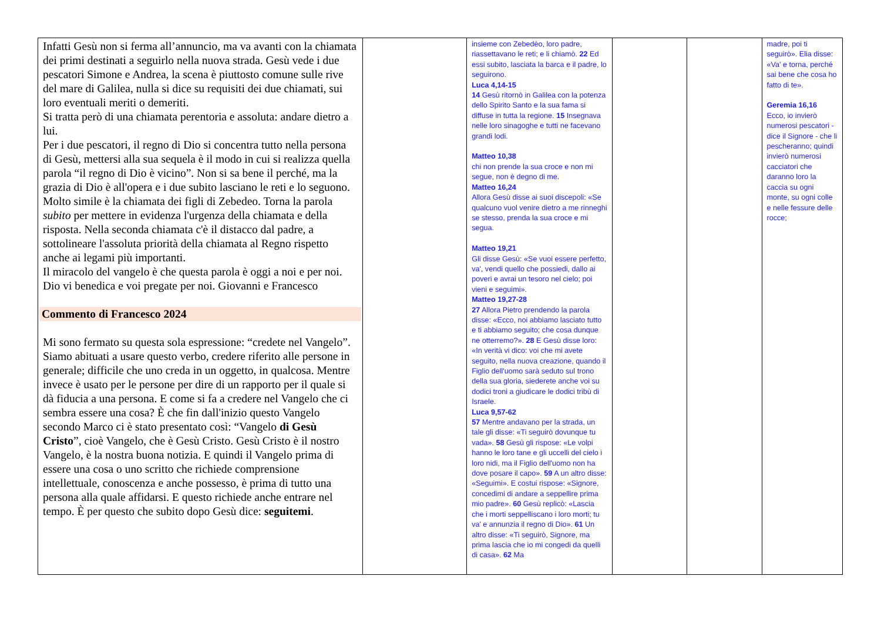| Infatti Gesù non si ferma all’annuncio, ma va avanti con la chiamata dei primi destinati a seguirlo nella nuova strada. Gesù vede i due pescatori Simone e Andrea, la scena è piuttosto comune sulle rive del mare di Galilea, nulla si dice su requisiti dei due chiamati, sui loro eventuali meriti o demeriti. Si tratta però di una chiamata perentoria e assoluta: andare dietro a lui. Per i due pescatori, il regno di Dio si concentra tutto nella persona di Gesù, mettersi alla sua sequela è il modo in cui si realizza quella parola “il regno di Dio è vicino”. Non si sa bene il perché, ma la grazia di Dio è all'opera e i due subito lasciano le reti e lo seguono. Molto simile è la chiamata dei figli di Zebedeo. Torna la parola subito per mettere in evidenza l'urgenza della chiamata e della risposta. Nella seconda chiamata c'è il distacco dal padre, a sottolineare l'assoluta priorità della chiamata al Regno rispetto anche ai legami più importanti. Il miracolo del vangelo è che questa parola è oggi a noi e per noi. Dio vi benedica e voi pregate per noi. Giovanni e Francesco Commento di Francesco 2024 Mi sono fermato su questa sola espressione: “credete nel Vangelo”. Siamo abituati a usare questo verbo, credere riferito alle persone in generale; difficile che uno creda in un oggetto, in qualcosa. Mentre invece è usato per le persone per dire di un rapporto per il quale si dà fiducia a una persona. E come si fa a credere nel Vangelo che ci sembra essere una cosa? È che fin dall'inizio questo Vangelo secondo Marco ci è stato presentato così: “Vangelo di Gesù Cristo ”, cioè Vangelo, che è Gesù Cristo. Gesù Cristo è il nostro Vangelo, è la nostra buona notizia. E quindi il Vangelo prima di essere una cosa o uno scritto che richiede comprensione intellettuale, conoscenza e anche possesso, è prima di tutto una persona alla quale affidarsi. E questo richiede anche entrare nel tempo. È per questo che subito dopo Gesù dice: seguitemi . | | insieme con Zebedèo, loro padre, riassettavano le reti; e li chiamò. 22 Ed essi subito, lasciata la barca e il padre, lo seguirono. Luca 4,14-15 14 Gesù ritornò in Galilea con la potenza dello Spirito Santo e la sua fama si diffuse in tutta la regione. 15 Insegnava nelle loro sinagoghe e tutti ne facevano grandi lodi. Matteo 10,38 chi non prende la sua croce e non mi segue, non è degno di me. Matteo 16,24 Allora Gesù disse ai suoi discepoli: «Se qualcuno vuol venire dietro a me rinneghi se stesso, prenda la sua croce e mi segua. Matteo 19,21 Gli disse Gesù: «Se vuoi essere perfetto, va', vendi quello che possiedi, dallo ai poveri e avrai un tesoro nel cielo; poi vieni e seguimi». Matteo 19,27-28 27 Allora Pietro prendendo la parola disse: «Ecco, noi abbiamo lasciato tutto e ti abbiamo seguito; che cosa dunque ne otterremo?». 28 E Gesù disse loro: «In verità vi dico: voi che mi avete seguito, nella nuova creazione, quando il Figlio dell'uomo sarà seduto sul trono della sua gloria, siederete anche voi su dodici troni a giudicare le dodici tribù di Israele. Luca 9,57-62 57 Mentre andavano per la strada, un tale gli disse: «Ti seguirò dovunque tu vada». 58 Gesù gli rispose: «Le volpi hanno le loro tane e gli uccelli del cielo i loro nidi, ma il Figlio dell'uomo non ha dove posare il capo». 59 A un altro disse: «Seguimi». E costui rispose: «Signore, concedimi di andare a seppellire prima mio padre». 60 Gesù replicò: «Lascia che i morti seppelliscano i loro morti; tu va' e annunzia il regno di Dio». 61 Un altro disse: «Ti seguirò, Signore, ma prima lascia che io mi congedi da quelli di casa». 62 Ma | | | madre, poi ti seguirò». Elia disse: «Va' e torna, perché sai bene che cosa ho fatto di te». Geremia 16,16 Ecco, io invierò numerosi pescatori - dice il Signore - che li pescheranno; quindi invierò numerosi cacciatori che daranno loro la caccia su ogni monte, su ogni colle e nelle fessure delle rocce; |